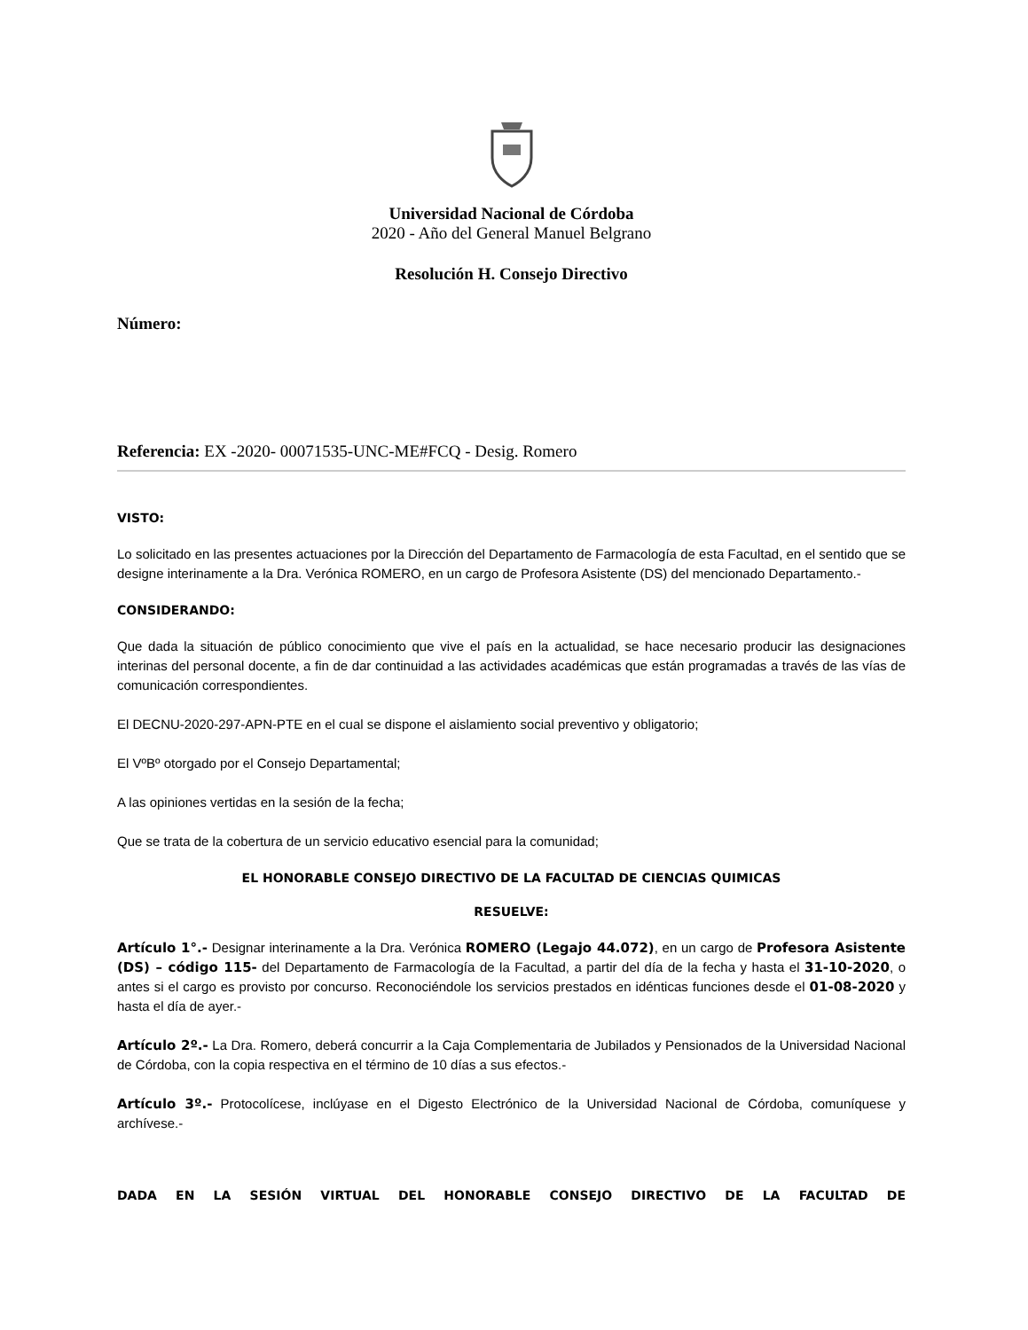Universidad Nacional de Córdoba
2020 - Año del General Manuel Belgrano
Resolución H. Consejo Directivo
Número:
Referencia: EX -2020- 00071535-UNC-ME#FCQ - Desig. Romero
VISTO:
Lo solicitado en las presentes actuaciones por la Dirección del Departamento de Farmacología de esta Facultad, en el sentido que se designe interinamente a la Dra. Verónica ROMERO, en un cargo de Profesora Asistente (DS) del mencionado Departamento.-
CONSIDERANDO:
Que dada la situación de público conocimiento que vive el país en la actualidad, se hace necesario producir las designaciones interinas del personal docente, a fin de dar continuidad a las actividades académicas que están programadas a través de las vías de comunicación correspondientes.
El DECNU-2020-297-APN-PTE en el cual se dispone el aislamiento social preventivo y obligatorio;
El VºBº otorgado por el Consejo Departamental;
A las opiniones vertidas en la sesión de la fecha;
Que se trata de la cobertura de un servicio educativo esencial para la comunidad;
EL HONORABLE CONSEJO DIRECTIVO DE LA FACULTAD DE CIENCIAS QUIMICAS
RESUELVE:
Artículo 1°.- Designar interinamente a la Dra. Verónica ROMERO (Legajo 44.072), en un cargo de Profesora Asistente (DS) – código 115- del Departamento de Farmacología de la Facultad, a partir del día de la fecha y hasta el 31-10-2020, o antes si el cargo es provisto por concurso. Reconociéndole los servicios prestados en idénticas funciones desde el 01-08-2020 y hasta el día de ayer.-
Artículo 2º.- La Dra. Romero, deberá concurrir a la Caja Complementaria de Jubilados y Pensionados de la Universidad Nacional de Córdoba, con la copia respectiva en el término de 10 días a sus efectos.-
Artículo 3º.- Protocolícese, inclúyase en el Digesto Electrónico de la Universidad Nacional de Córdoba, comuníquese y archívese.-
DADA EN LA SESIÓN VIRTUAL DEL HONORABLE CONSEJO DIRECTIVO DE LA FACULTAD DE